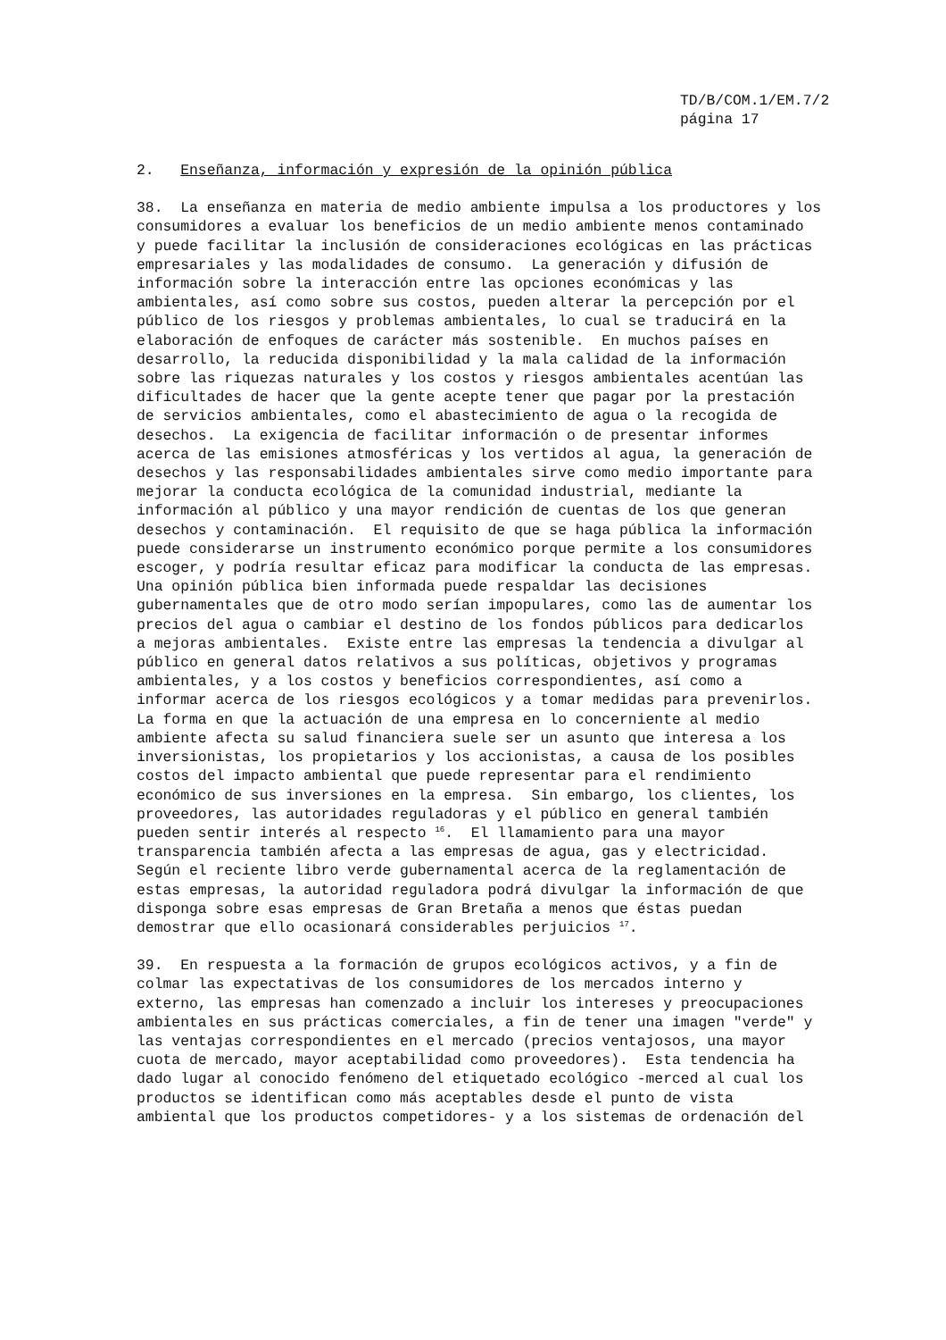TD/B/COM.1/EM.7/2
página 17
2.   Enseñanza, información y expresión de la opinión pública
38.  La enseñanza en materia de medio ambiente impulsa a los productores y los
consumidores a evaluar los beneficios de un medio ambiente menos contaminado
y puede facilitar la inclusión de consideraciones ecológicas en las prácticas
empresariales y las modalidades de consumo.  La generación y difusión de
información sobre la interacción entre las opciones económicas y las
ambientales, así como sobre sus costos, pueden alterar la percepción por el
público de los riesgos y problemas ambientales, lo cual se traducirá en la
elaboración de enfoques de carácter más sostenible.  En muchos países en
desarrollo, la reducida disponibilidad y la mala calidad de la información
sobre las riquezas naturales y los costos y riesgos ambientales acentúan las
dificultades de hacer que la gente acepte tener que pagar por la prestación
de servicios ambientales, como el abastecimiento de agua o la recogida de
desechos.  La exigencia de facilitar información o de presentar informes
acerca de las emisiones atmosféricas y los vertidos al agua, la generación de
desechos y las responsabilidades ambientales sirve como medio importante para
mejorar la conducta ecológica de la comunidad industrial, mediante la
información al público y una mayor rendición de cuentas de los que generan
desechos y contaminación.  El requisito de que se haga pública la información
puede considerarse un instrumento económico porque permite a los consumidores
escoger, y podría resultar eficaz para modificar la conducta de las empresas.
Una opinión pública bien informada puede respaldar las decisiones
gubernamentales que de otro modo serían impopulares, como las de aumentar los
precios del agua o cambiar el destino de los fondos públicos para dedicarlos
a mejoras ambientales.  Existe entre las empresas la tendencia a divulgar al
público en general datos relativos a sus políticas, objetivos y programas
ambientales, y a los costos y beneficios correspondientes, así como a
informar acerca de los riesgos ecológicos y a tomar medidas para prevenirlos.
La forma en que la actuación de una empresa en lo concerniente al medio
ambiente afecta su salud financiera suele ser un asunto que interesa a los
inversionistas, los propietarios y los accionistas, a causa de los posibles
costos del impacto ambiental que puede representar para el rendimiento
económico de sus inversiones en la empresa.  Sin embargo, los clientes, los
proveedores, las autoridades reguladoras y el público en general también
pueden sentir interés al respecto 16.  El llamamiento para una mayor
transparencia también afecta a las empresas de agua, gas y electricidad.
Según el reciente libro verde gubernamental acerca de la reglamentación de
estas empresas, la autoridad reguladora podrá divulgar la información de que
disponga sobre esas empresas de Gran Bretaña a menos que éstas puedan
demostrar que ello ocasionará considerables perjuicios 17.
39.  En respuesta a la formación de grupos ecológicos activos, y a fin de
colmar las expectativas de los consumidores de los mercados interno y
externo, las empresas han comenzado a incluir los intereses y preocupaciones
ambientales en sus prácticas comerciales, a fin de tener una imagen "verde" y
las ventajas correspondientes en el mercado (precios ventajosos, una mayor
cuota de mercado, mayor aceptabilidad como proveedores).  Esta tendencia ha
dado lugar al conocido fenómeno del etiquetado ecológico -merced al cual los
productos se identifican como más aceptables desde el punto de vista
ambiental que los productos competidores- y a los sistemas de ordenación del